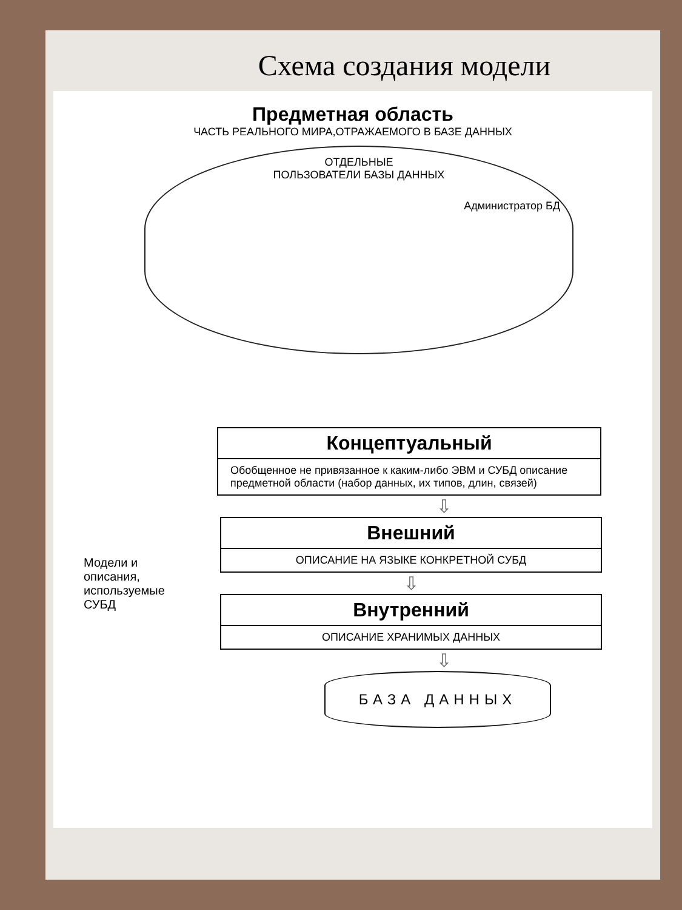Схема создания модели
Предметная область
ЧАСТЬ РЕАЛЬНОГО МИРА,ОТРАЖАЕМОГО В БАЗЕ ДАННЫХ
ОТДЕЛЬНЫЕ
ПОЛЬЗОВАТЕЛИ БАЗЫ ДАННЫХ
Администратор БД
Концептуальный
Обобщенное не привязанное к каким-либо ЭВМ и СУБД описание предметной области (набор данных, их типов, длин, связей)
⇩
Модели и описания, используемые СУБД
Внешний
ОПИСАНИЕ НА ЯЗЫКЕ КОНКРЕТНОЙ СУБД
⇩
Внутренний
ОПИСАНИЕ ХРАНИМЫХ ДАННЫХ
⇩
БАЗА ДАННЫХ